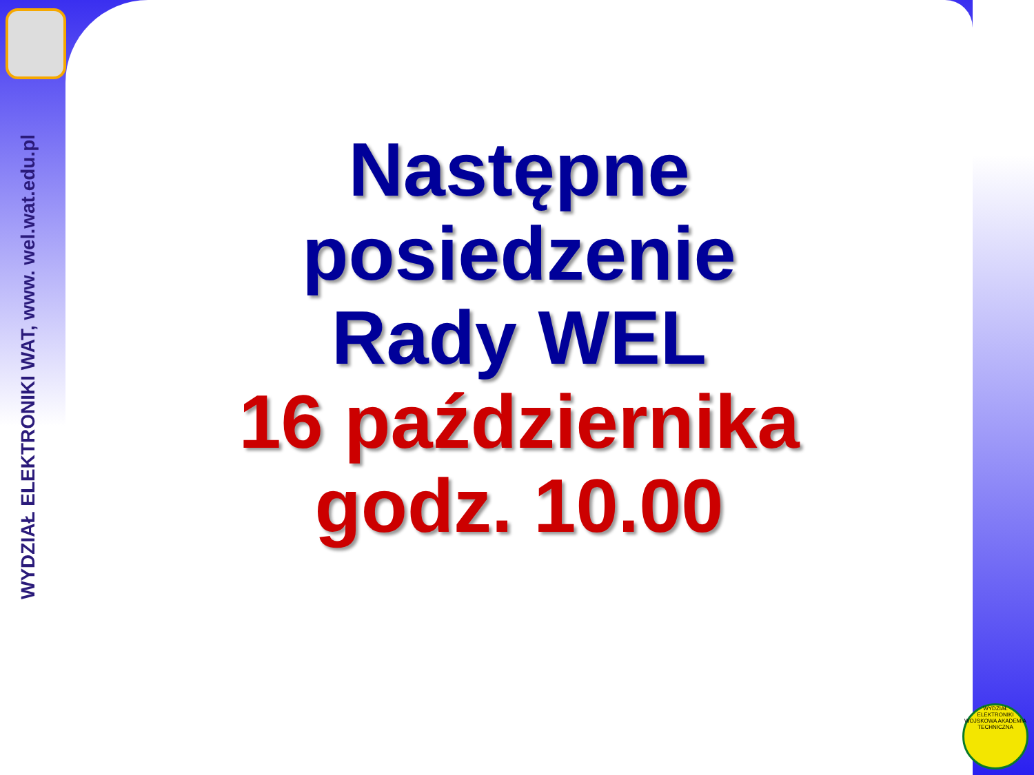WYDZIAŁ ELEKTRONIKI WAT, www. wel.wat.edu.pl
Następne
posiedzenie
Rady WEL
16 października
godz. 10.00
WYDZIAŁ ELEKTRONIKI WOJSKOWA AKADEMIA TECHNICZNA